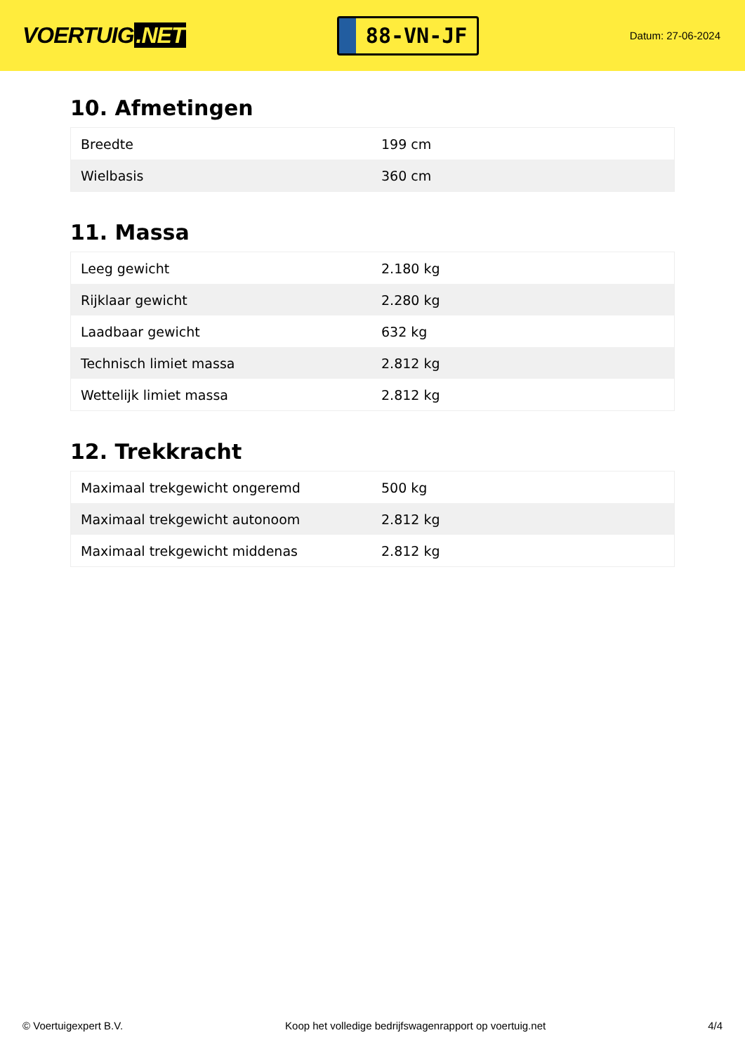VOERTUIG.NET
88-VN-JF
Datum: 27-06-2024
10. Afmetingen
| Breedte | 199 cm |
| Wielbasis | 360 cm |
11. Massa
| Leeg gewicht | 2.180 kg |
| Rijklaar gewicht | 2.280 kg |
| Laadbaar gewicht | 632 kg |
| Technisch limiet massa | 2.812 kg |
| Wettelijk limiet massa | 2.812 kg |
12. Trekkracht
| Maximaal trekgewicht ongeremd | 500 kg |
| Maximaal trekgewicht autonoom | 2.812 kg |
| Maximaal trekgewicht middenas | 2.812 kg |
© Voertuigexpert B.V. Koop het volledige bedrijfswagenrapport op voertuig.net 4/4